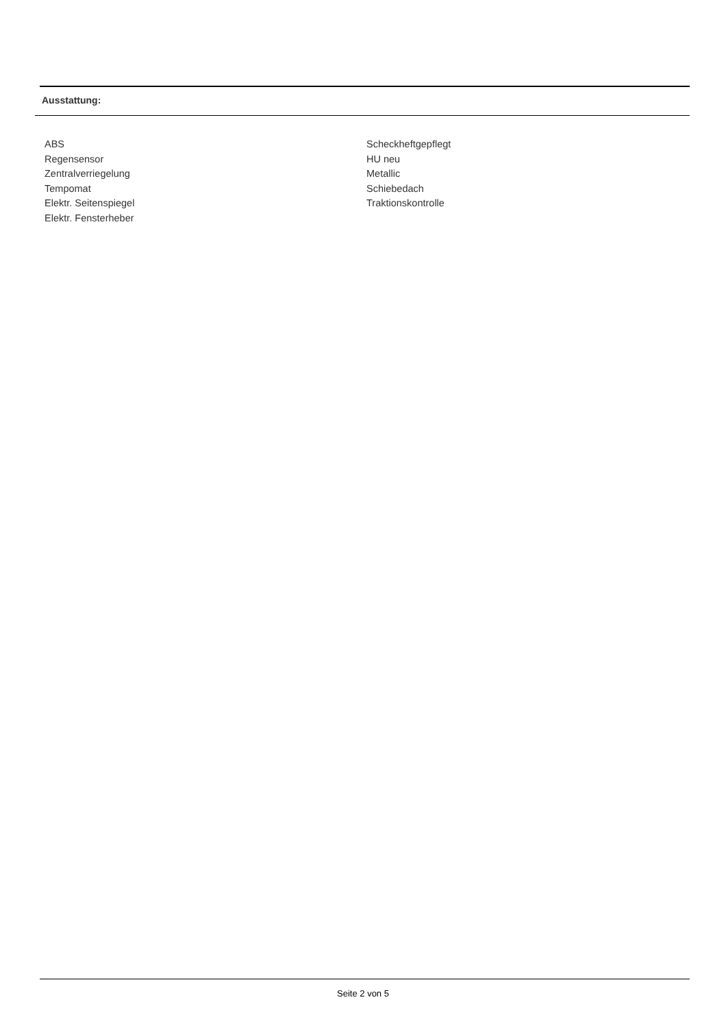Ausstattung:
ABS
Regensensor
Zentralverriegelung
Tempomat
Elektr. Seitenspiegel
Elektr. Fensterheber
Scheckheftgepflegt
HU neu
Metallic
Schiebedach
Traktionskontrolle
Seite 2 von 5